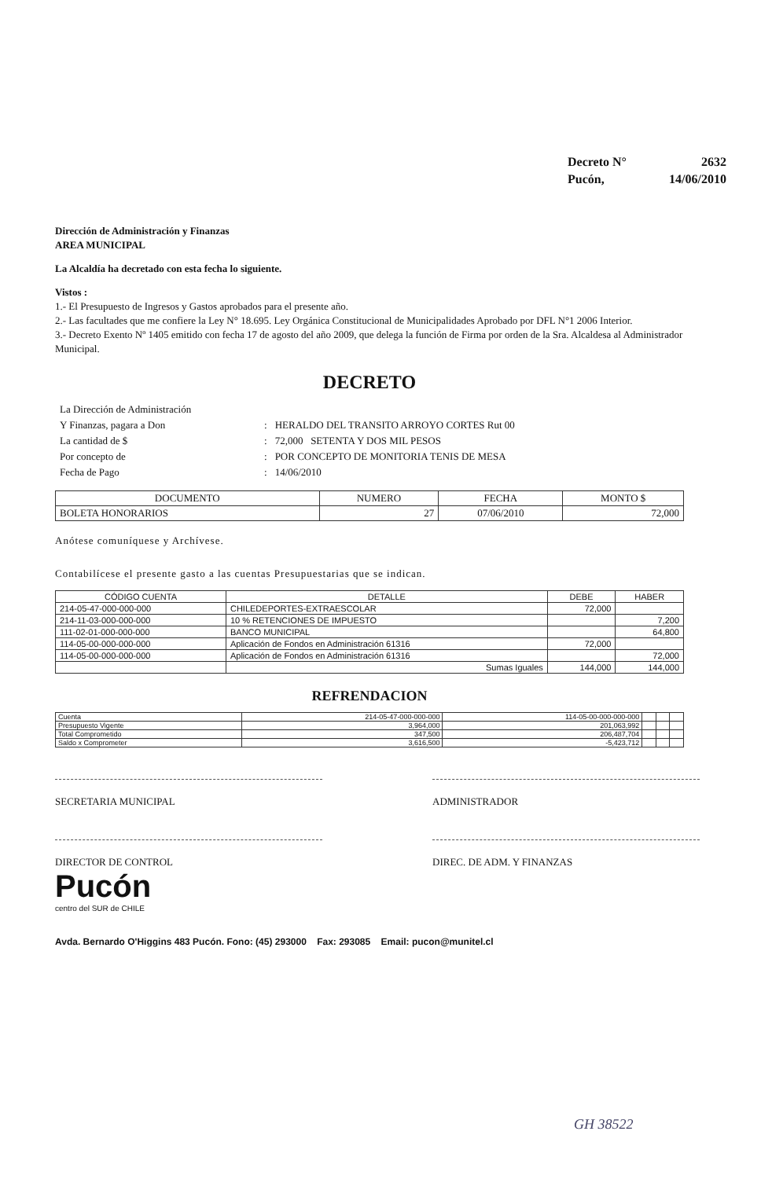| Decreto N° | 2632 |
| Pucón, | 14/06/2010 |
Dirección de Administración y Finanzas
AREA MUNICIPAL
La Alcaldía ha decretado con esta fecha lo siguiente.
Vistos :
1.- El Presupuesto de Ingresos y Gastos aprobados para el presente año.
2.- Las facultades que me confiere la Ley N° 18.695. Ley Orgánica Constitucional de Municipalidades Aprobado por DFL N°1 2006 Interior.
3.- Decreto Exento Nº 1405 emitido con fecha 17 de agosto del año 2009, que delega la función de Firma por orden de la Sra. Alcaldesa al Administrador Municipal.
DECRETO
| La Dirección de Administración | | |
| Y Finanzas, pagara a Don | : | HERALDO DEL TRANSITO ARROYO CORTES Rut 00 |
| La cantidad de $ | : | 72,000 SETENTA Y DOS MIL PESOS |
| Por concepto de | : | POR CONCEPTO DE MONITORIA TENIS DE MESA |
| Fecha de Pago | : | 14/06/2010 |
| DOCUMENTO | NUMERO | FECHA | MONTO $ |
| --- | --- | --- | --- |
| BOLETA HONORARIOS | 27 | 07/06/2010 | 72,000 |
Anótese comuníquese y Archívese.
Contabilícese el presente gasto a las cuentas Presupuestarias que se indican.
| CÓDIGO CUENTA | DETALLE | DEBE | HABER |
| --- | --- | --- | --- |
| 214-05-47-000-000-000 | CHILEDEPORTES-EXTRAESCOLAR | 72,000 | |
| 214-11-03-000-000-000 | 10 % RETENCIONES DE IMPUESTO | | 7,200 |
| 111-02-01-000-000-000 | BANCO MUNICIPAL | | 64,800 |
| 114-05-00-000-000-000 | Aplicación de Fondos en Administración 61316 | 72,000 | |
| 114-05-00-000-000-000 | Aplicación de Fondos en Administración 61316 | | 72,000 |
| | Sumas Iguales | 144,000 | 144,000 |
REFRENDACION
| Cuenta | 214-05-47-000-000-000 | 114-05-00-000-000-000 | | | |
| Presupuesto Vigente | 3,964,000 | 201,063,992 | | | |
| Total Comprometido | 347,500 | 206,487,704 | | | |
| Saldo x Comprometer | 3,616,500 | -5,423,712 | | | |
SECRETARIA MUNICIPAL ADMINISTRADOR
DIRECTOR DE CONTROL DIREC. DE ADM. Y FINANZAS
Pucón
centro del SUR de CHILE
Avda. Bernardo O'Higgins 483 Pucón. Fono: (45) 293000 Fax: 293085 Email: pucon@munitel.cl
GH 38522